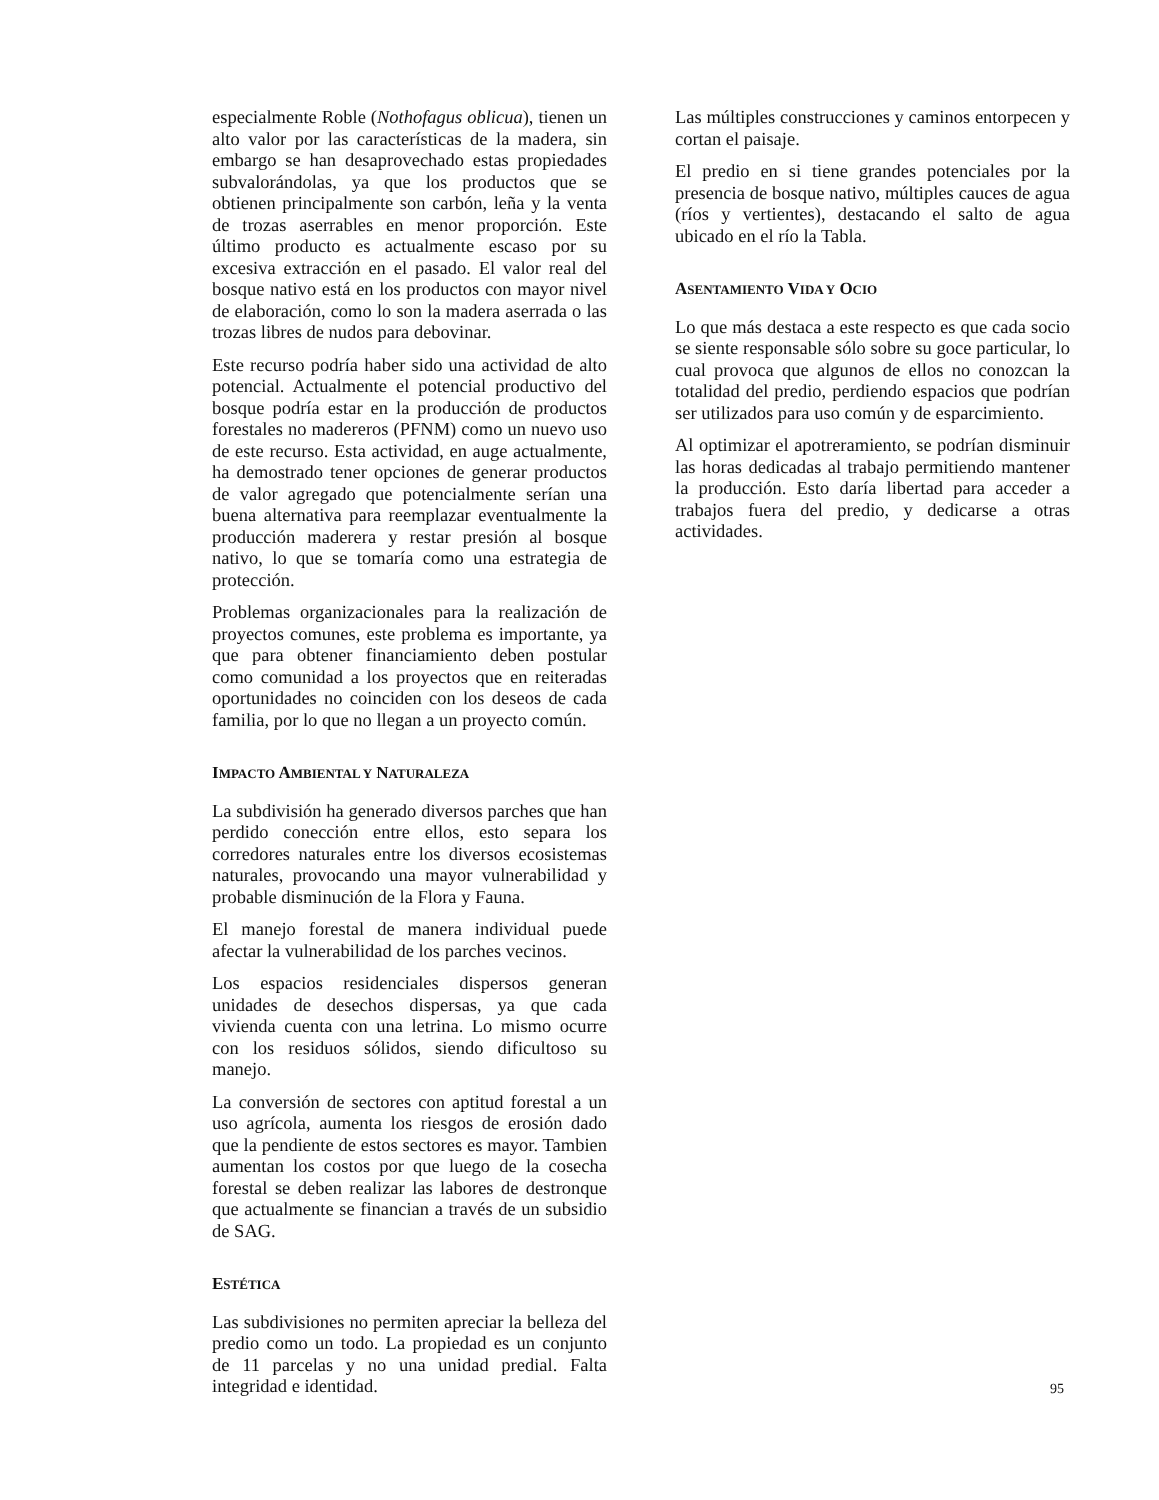especialmente Roble (Nothofagus oblicua), tienen un alto valor por las características de la madera, sin embargo se han desaprovechado estas propiedades subvalorándolas, ya que los productos que se obtienen principalmente son carbón, leña y la venta de trozas aserrables en menor proporción. Este último producto es actualmente escaso por su excesiva extracción en el pasado. El valor real del bosque nativo está en los productos con mayor nivel de elaboración, como lo son la madera aserrada o las trozas libres de nudos para debovinar.
Este recurso podría haber sido una actividad de alto potencial. Actualmente el potencial productivo del bosque podría estar en la producción de productos forestales no madereros (PFNM) como un nuevo uso de este recurso. Esta actividad, en auge actualmente, ha demostrado tener opciones de generar productos de valor agregado que potencialmente serían una buena alternativa para reemplazar eventualmente la producción maderera y restar presión al bosque nativo, lo que se tomaría como una estrategia de protección.
Problemas organizacionales para la realización de proyectos comunes, este problema es importante, ya que para obtener financiamiento deben postular como comunidad a los proyectos que en reiteradas oportunidades no coinciden con los deseos de cada familia, por lo que no llegan a un proyecto común.
IMPACTO AMBIENTAL Y NATURALEZA
La subdivisión ha generado diversos parches que han perdido conección entre ellos, esto separa los corredores naturales entre los diversos ecosistemas naturales, provocando una mayor vulnerabilidad y probable disminución de la Flora y Fauna.
El manejo forestal de manera individual puede afectar la vulnerabilidad de los parches vecinos.
Los espacios residenciales dispersos generan unidades de desechos dispersas, ya que cada vivienda cuenta con una letrina. Lo mismo ocurre con los residuos sólidos, siendo dificultoso su manejo.
La conversión de sectores con aptitud forestal a un uso agrícola, aumenta los riesgos de erosión dado que la pendiente de estos sectores es mayor. Tambien aumentan los costos por que luego de la cosecha forestal se deben realizar las labores de destronque que actualmente se financian a través de un subsidio de SAG.
ESTÉTICA
Las subdivisiones no permiten apreciar la belleza del predio como un todo. La propiedad es un conjunto de 11 parcelas y no una unidad predial. Falta integridad e identidad.
Las múltiples construcciones y caminos entorpecen y cortan el paisaje.
El predio en si tiene grandes potenciales por la presencia de bosque nativo, múltiples cauces de agua (ríos y vertientes), destacando el salto de agua ubicado en el río la Tabla.
ASENTAMIENTO VIDA Y OCIO
Lo que más destaca a este respecto es que cada socio se siente responsable sólo sobre su goce particular, lo cual provoca que algunos de ellos no conozcan la totalidad del predio, perdiendo espacios que podrían ser utilizados para uso común y de esparcimiento.
Al optimizar el apotreramiento, se podrían disminuir las horas dedicadas al trabajo permitiendo mantener la producción. Esto daría libertad para acceder a trabajos fuera del predio, y dedicarse a otras actividades.
95